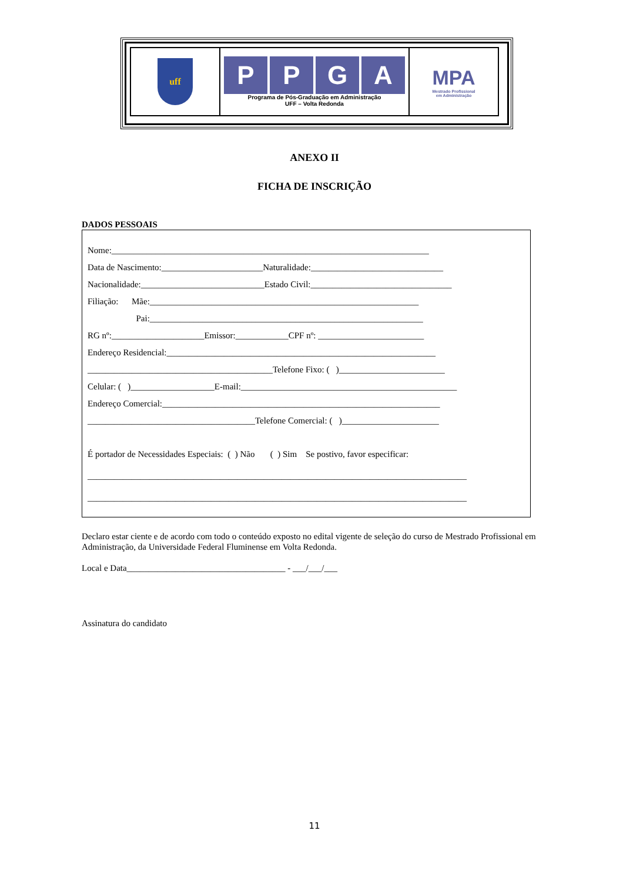| uff | P P G A Programa de Pós-Graduação em Administração UFF – Volta Redonda | MPA Mestrado Profissional em Administração |
ANEXO II
FICHA DE INSCRIÇÃO
DADOS PESSOAIS
Nome:________________________________________________________________________
Data de Nascimento:_______________________Naturalidade:______________________________
Nacionalidade:____________________________Estado Civil:________________________________
Filiação: Mãe:_____________________________________________________________
Pai:______________________________________________________________
RG nº:_____________________Emissor:____________CPF nº: ________________________
Endereço Residencial:_____________________________________________________________
__________________________________________Telefone Fixo: ( )________________________
Celular: ( )___________________E-mail:_________________________________________________
Endereço Comercial:_______________________________________________________________
______________________________________Telefone Comercial: ( )______________________
É portador de Necessidades Especiais: ( ) Não ( ) Sim Se postivo, favor especificar:
______________________________________________________________________________________
______________________________________________________________________________________
Declaro estar ciente e de acordo com todo o conteúdo exposto no edital vigente de seleção do curso de Mestrado Profissional em Administração, da Universidade Federal Fluminense em Volta Redonda.
Local e Data____________________________________ - ___/___/___
Assinatura do candidato
11